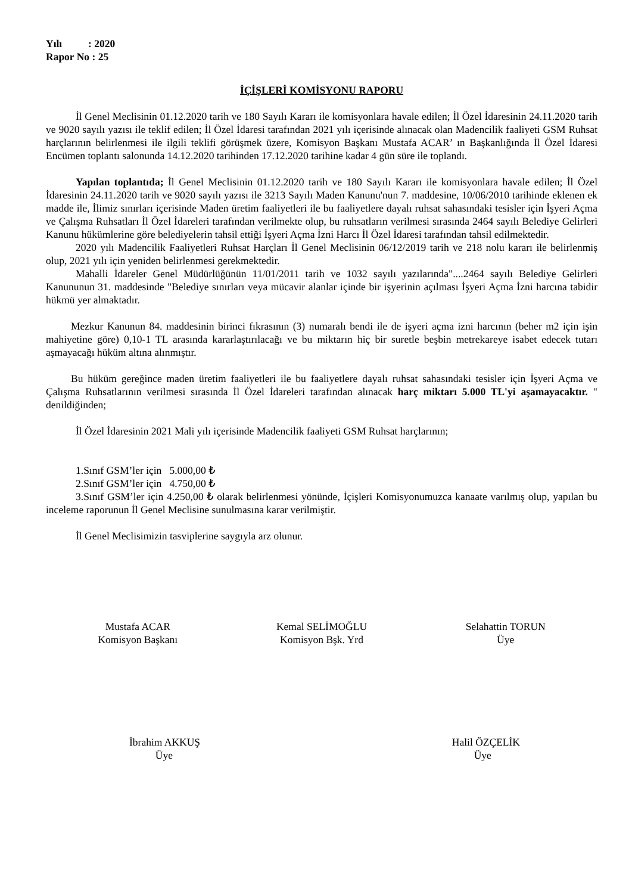Yılı : 2020
Rapor No : 25
İÇİŞLERİ KOMİSYONU RAPORU
İl Genel Meclisinin 01.12.2020 tarih ve 180 Sayılı Kararı ile komisyonlara havale edilen; İl Özel İdaresinin 24.11.2020 tarih ve 9020 sayılı yazısı ile teklif edilen; İl Özel İdaresi tarafından 2021 yılı içerisinde alınacak olan Madencilik faaliyeti GSM Ruhsat harçlarının belirlenmesi ile ilgili teklifi görüşmek üzere, Komisyon Başkanı Mustafa ACAR’ ın Başkanlığında İl Özel İdaresi Encümen toplantı salonunda 14.12.2020 tarihinden 17.12.2020 tarihine kadar 4 gün süre ile toplandı.
Yapılan toplantıda; İl Genel Meclisinin 01.12.2020 tarih ve 180 Sayılı Kararı ile komisyonlara havale edilen; İl Özel İdaresinin 24.11.2020 tarih ve 9020 sayılı yazısı ile 3213 Sayılı Maden Kanunu'nun 7. maddesine, 10/06/2010 tarihinde eklenen ek madde ile, İlimiz sınırları içerisinde Maden üretim faaliyetleri ile bu faaliyetlere dayalı ruhsat sahasındaki tesisler için İşyeri Açma ve Çalışma Ruhsatları İl Özel İdareleri tarafından verilmekte olup, bu ruhsatların verilmesi sırasında 2464 sayılı Belediye Gelirleri Kanunu hükümlerine göre belediyelerin tahsil ettiği İşyeri Açma İzni Harcı İl Özel İdaresi tarafından tahsil edilmektedir.
2020 yılı Madencilik Faaliyetleri Ruhsat Harçları İl Genel Meclisinin 06/12/2019 tarih ve 218 nolu kararı ile belirlenmiş olup, 2021 yılı için yeniden belirlenmesi gerekmektedir.
Mahalli İdareler Genel Müdürlüğünün 11/01/2011 tarih ve 1032 sayılı yazılarında"....2464 sayılı Belediye Gelirleri Kanununun 31. maddesinde "Belediye sınırları veya mücavir alanlar içinde bir işyerinin açılması İşyeri Açma İzni harcına tabidir hükmü yer almaktadır.
Mezkur Kanunun 84. maddesinin birinci fıkrasının (3) numaralı bendi ile de işyeri açma izni harcının (beher m2 için işin mahiyetine göre) 0,10-1 TL arasında kararlaştırılacağı ve bu miktarın hiç bir suretle beşbin metrekareye isabet edecek tutarı aşmayacağı hüküm altına alınmıştır.
Bu hüküm gereğince maden üretim faaliyetleri ile bu faaliyetlere dayalı ruhsat sahasındaki tesisler için İşyeri Açma ve Çalışma Ruhsatlarının verilmesi sırasında İl Özel İdareleri tarafından alınacak harç miktarı 5.000 TL'yi aşamayacaktır. " denildiğinden;
İl Özel İdaresinin 2021 Mali yılı içerisinde Madencilik faaliyeti GSM Ruhsat harçlarının;
1.Sınıf GSM’ler için 5.000,00 ₺
2.Sınıf GSM’ler için 4.750,00 ₺
3.Sınıf GSM’ler için 4.250,00 ₺ olarak belirlenmesi yönünde, İçişleri Komisyonumuzca kanaate varılmış olup, yapılan bu inceleme raporunun İl Genel Meclisine sunulmasına karar verilmiştir.
İl Genel Meclisimizin tasviplerine saygıyla arz olunur.
Mustafa ACAR
Komisyon Başkanı
Kemal SELİMOĞLU
Komisyon Bşk. Yrd
Selahattin TORUN
Üye
İbrahim AKKUŞ
Üye
Halil ÖZÇELİK
Üye